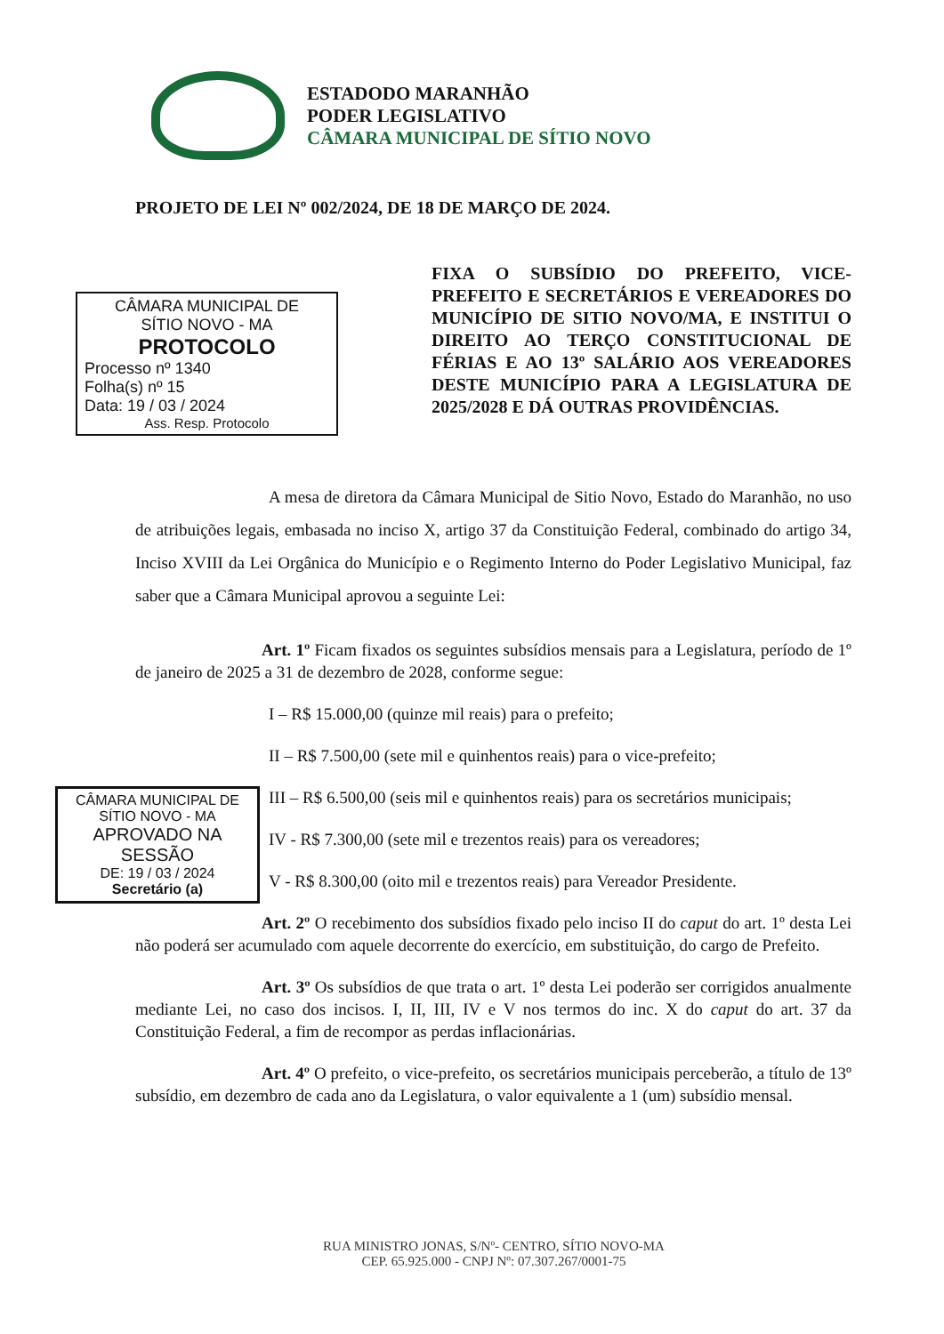ESTADODO MARANHÃO
PODER LEGISLATIVO
CÂMARA MUNICIPAL DE SÍTIO NOVO
PROJETO DE LEI Nº 002/2024, DE 18 DE MARÇO DE 2024.
FIXA O SUBSÍDIO DO PREFEITO, VICE-PREFEITO E SECRETÁRIOS E VEREADORES DO MUNICÍPIO DE SITIO NOVO/MA, E INSTITUI O DIREITO AO TERÇO CONSTITUCIONAL DE FÉRIAS E AO 13º SALÁRIO AOS VEREADORES DESTE MUNICÍPIO PARA A LEGISLATURA DE 2025/2028 E DÁ OUTRAS PROVIDÊNCIAS.
CÂMARA MUNICIPAL DE
SÍTIO NOVO - MA
PROTOCOLO
Processo nº 1340
Folha(s) nº 15
Data: 19 / 03 / 2024
Ass. Resp. Protocolo
A mesa de diretora da Câmara Municipal de Sitio Novo, Estado do Maranhão, no uso de atribuições legais, embasada no inciso X, artigo 37 da Constituição Federal, combinado do artigo 34, Inciso XVIII da Lei Orgânica do Município e o Regimento Interno do Poder Legislativo Municipal, faz saber que a Câmara Municipal aprovou a seguinte Lei:
Art. 1º Ficam fixados os seguintes subsídios mensais para a Legislatura, período de 1º de janeiro de 2025 a 31 de dezembro de 2028, conforme segue:
I – R$ 15.000,00 (quinze mil reais) para o prefeito;
II – R$ 7.500,00 (sete mil e quinhentos reais) para o vice-prefeito;
III – R$ 6.500,00 (seis mil e quinhentos reais) para os secretários municipais;
IV - R$ 7.300,00 (sete mil e trezentos reais) para os vereadores;
V - R$ 8.300,00 (oito mil e trezentos reais) para Vereador Presidente.
Art. 2º O recebimento dos subsídios fixado pelo inciso II do caput do art. 1º desta Lei não poderá ser acumulado com aquele decorrente do exercício, em substituição, do cargo de Prefeito.
Art. 3º Os subsídios de que trata o art. 1º desta Lei poderão ser corrigidos anualmente mediante Lei, no caso dos incisos. I, II, III, IV e V nos termos do inc. X do caput do art. 37 da Constituição Federal, a fim de recompor as perdas inflacionárias.
Art. 4º O prefeito, o vice-prefeito, os secretários municipais perceberão, a título de 13º subsídio, em dezembro de cada ano da Legislatura, o valor equivalente a 1 (um) subsídio mensal.
CÂMARA MUNICIPAL DE
SÍTIO NOVO - MA
APROVADO NA SESSÃO
DE: 19 / 03 / 2024
Secretário (a)
RUA MINISTRO JONAS, S/Nº- CENTRO, SÍTIO NOVO-MA
CEP. 65.925.000 - CNPJ Nº: 07.307.267/0001-75